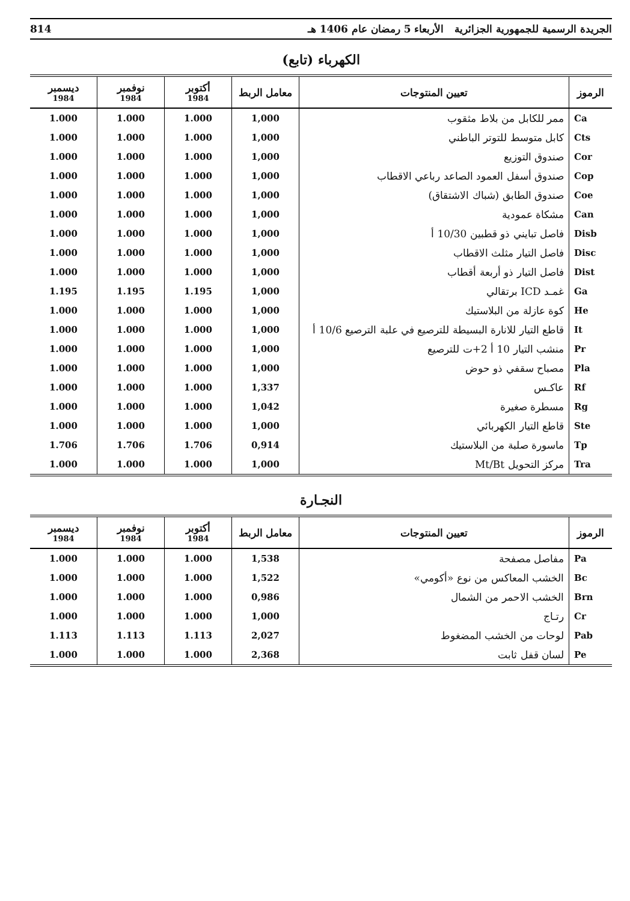الجريدة الرسمية للجمهورية الجزائرية الأربعاء 5 رمضان عام 1406 هـ 814
الكهرباء (تابع)
| الرموز | تعيين المنتوجات | معامل الربط | أكتوبر 1984 | نوفمبر 1984 | ديسمبر 1984 |
| --- | --- | --- | --- | --- | --- |
| Ca | ممر للكابل من بلاط مثقوب | 1,000 | 1.000 | 1.000 | 1.000 |
| Cts | كابل متوسط للتوتر الباطني | 1,000 | 1.000 | 1.000 | 1.000 |
| Cor | صندوق التوزيع | 1,000 | 1.000 | 1.000 | 1.000 |
| Cop | صندوق أسفل العمود الصاعد رباعي الاقطاب | 1,000 | 1.000 | 1.000 | 1.000 |
| Coe | صندوق الطابق (شباك الاشتقاق) | 1,000 | 1.000 | 1.000 | 1.000 |
| Can | مشكاة عمودية | 1,000 | 1.000 | 1.000 | 1.000 |
| Disb | فاصل تبايني ذو قطبين 10/30 أ | 1,000 | 1.000 | 1.000 | 1.000 |
| Disc | فاصل التيار مثلث الاقطاب | 1,000 | 1.000 | 1.000 | 1.000 |
| Dist | فاصل التيار ذو أربعة أقطاب | 1,000 | 1.000 | 1.000 | 1.000 |
| Ga | غمـد ICD برتقالي | 1,000 | 1.195 | 1.195 | 1.195 |
| He | كوة عازلة من البلاستيك | 1,000 | 1.000 | 1.000 | 1.000 |
| It | قاطع التيار للانارة البسيطة للترصيع في علبة الترصيع 10/6 أ | 1,000 | 1.000 | 1.000 | 1.000 |
| Pr | منشب التيار 10 أ 2+ت للترصيع | 1,000 | 1.000 | 1.000 | 1.000 |
| Pla | مصباح سقفي ذو حوض | 1,000 | 1.000 | 1.000 | 1.000 |
| Rf | عاكـس | 1,337 | 1.000 | 1.000 | 1.000 |
| Rg | مسطرة صغيرة | 1,042 | 1.000 | 1.000 | 1.000 |
| Ste | قاطع التيار الكهربائي | 1,000 | 1.000 | 1.000 | 1.000 |
| Tp | ماسورة صلبة من البلاستيك | 0,914 | 1.706 | 1.706 | 1.706 |
| Tra | مركز التحويل Mt/Bt | 1,000 | 1.000 | 1.000 | 1.000 |
النجـارة
| الرموز | تعيين المنتوجات | معامل الربط | أكتوبر 1984 | نوفمبر 1984 | ديسمبر 1984 |
| --- | --- | --- | --- | --- | --- |
| Pa | مفاصل مصفحة | 1,538 | 1.000 | 1.000 | 1.000 |
| Bc | الخشب المعاكس من نوع «أكومي» | 1,522 | 1.000 | 1.000 | 1.000 |
| Brn | الخشب الاحمر من الشمال | 0,986 | 1.000 | 1.000 | 1.000 |
| Cr | رتـاج | 1,000 | 1.000 | 1.000 | 1.000 |
| Pab | لوحات من الخشب المضغوط | 2,027 | 1.113 | 1.113 | 1.113 |
| Pe | لسان قفل ثابت | 2,368 | 1.000 | 1.000 | 1.000 |